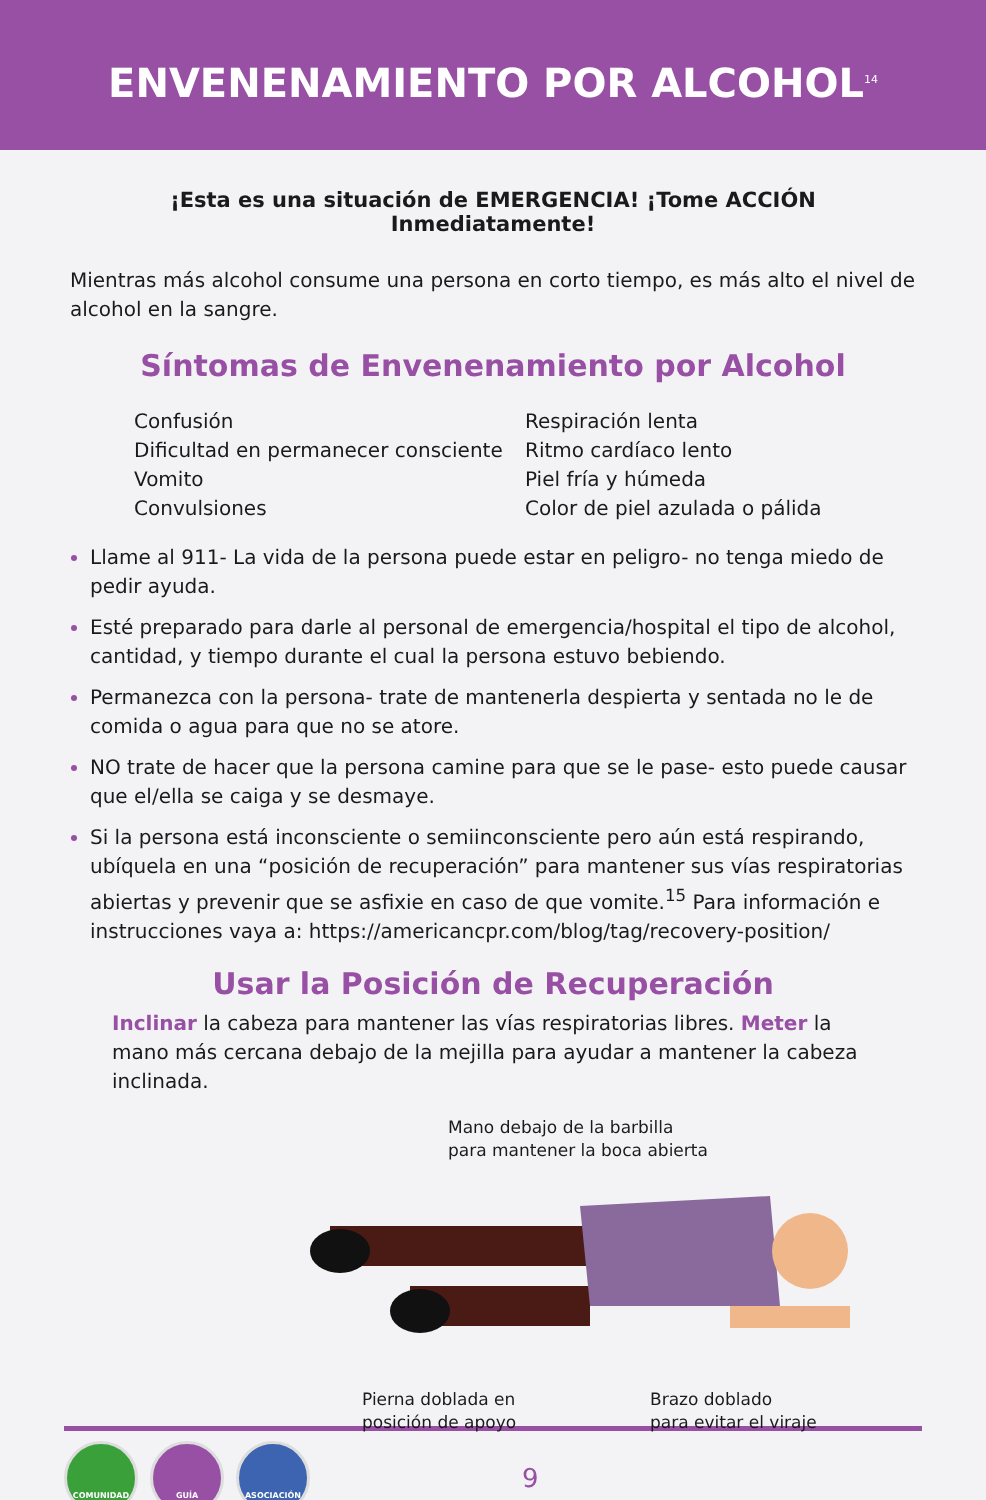ENVENENAMIENTO POR ALCOHOL<sup>14</sup>
¡Esta es una situación de EMERGENCIA! ¡Tome ACCIÓN Inmediatamente!
Mientras más alcohol consume una persona en corto tiempo, es más alto el nivel de alcohol en la sangre.
Síntomas de Envenenamiento por Alcohol
Confusión
Dificultad en permanecer consciente
Vomito
Convulsiones
Respiración lenta
Ritmo cardíaco lento
Piel fría y húmeda
Color de piel azulada o pálida
Llame al 911- La vida de la persona puede estar en peligro- no tenga miedo de pedir ayuda.
Esté preparado para darle al personal de emergencia/hospital el tipo de alcohol, cantidad, y tiempo durante el cual la persona estuvo bebiendo.
Permanezca con la persona- trate de mantenerla despierta y sentada no le de comida o agua para que no se atore.
NO trate de hacer que la persona camine para que se le pase- esto puede causar que el/ella se caiga y se desmaye.
Si la persona está inconsciente o semiinconsciente pero aún está respirando, ubíquela en una “posición de recuperación” para mantener sus vías respiratorias abiertas y prevenir que se asfixie en caso de que vomite.<sup>15</sup> Para información e instrucciones vaya a: https://americancpr.com/blog/tag/recovery-position/
Usar la Posición de Recuperación
Inclinar la cabeza para mantener las vías respiratorias libres. Meter la mano más cercana debajo de la mejilla para ayudar a mantener la cabeza inclinada.
Mano debajo de la barbilla
para mantener la boca abierta
Pierna doblada en
posición de apoyo
Brazo doblado
para evitar el viraje
COMUNIDAD GUÍA ASOCIACIÓN
9